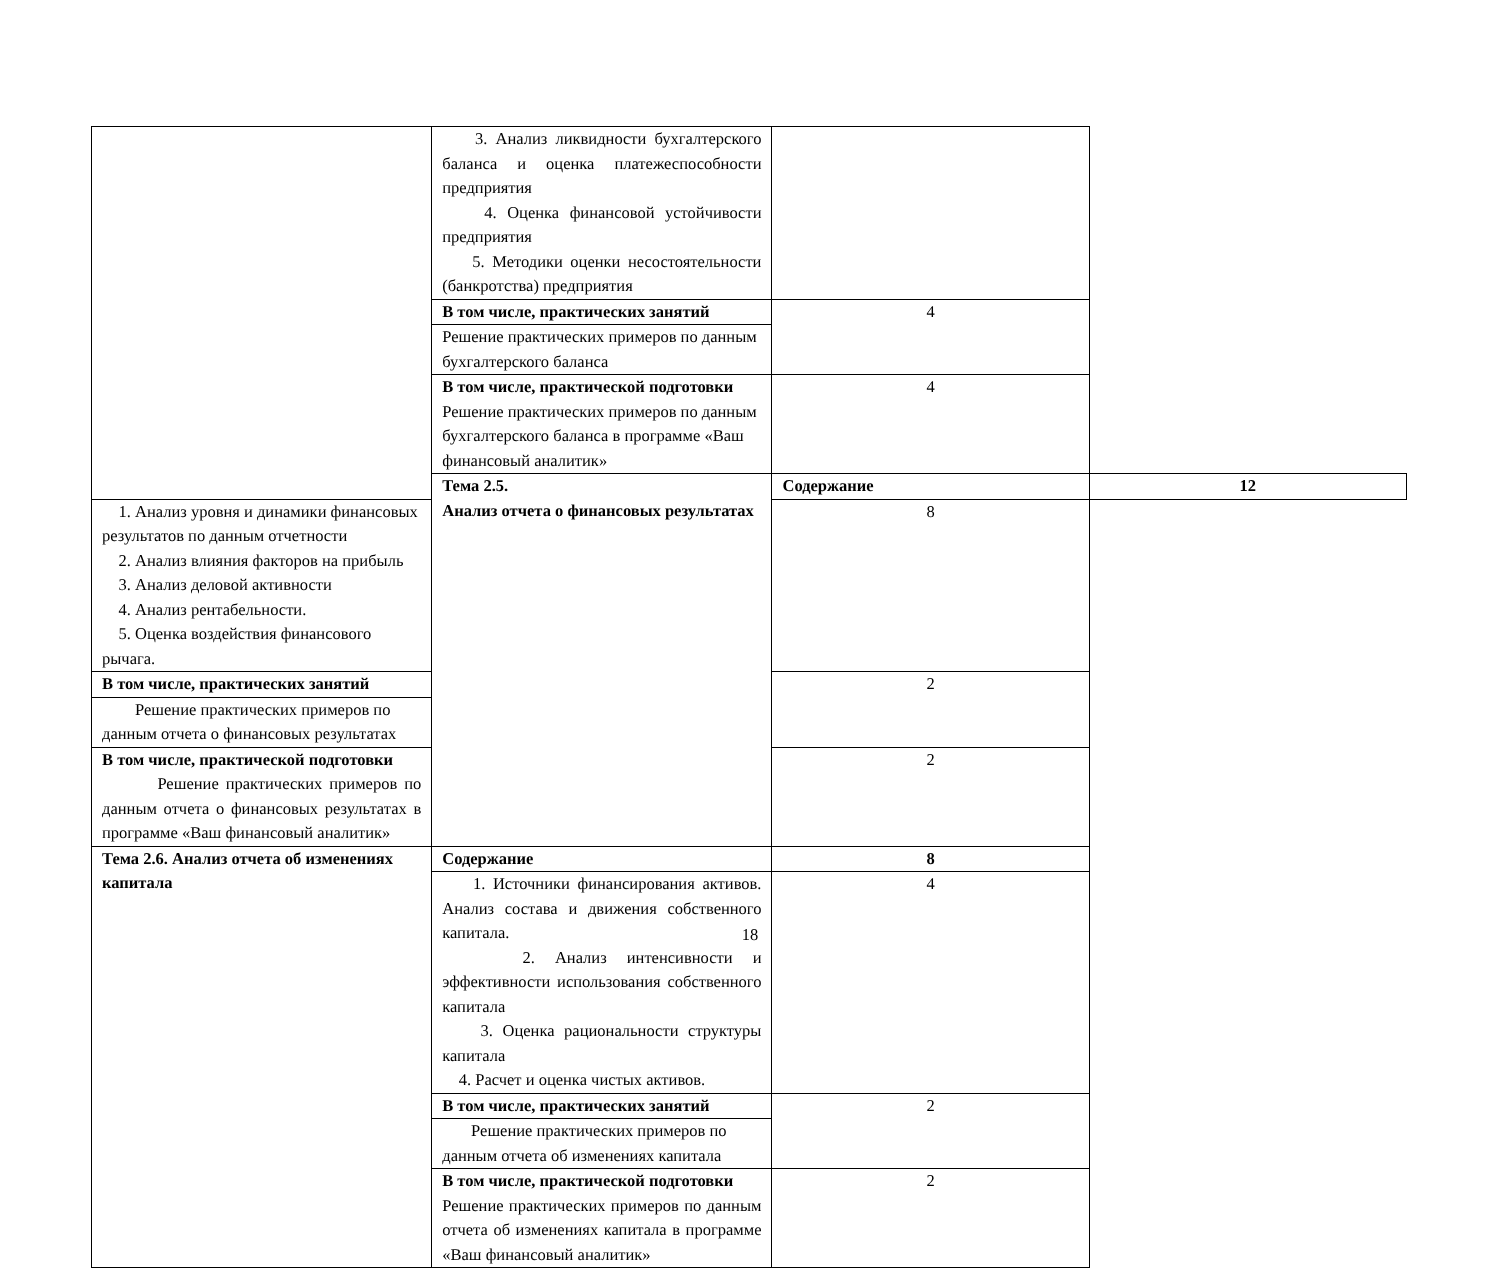| | 3. Анализ ликвидности бухгалтерского баланса и оценка платежеспособности предприятия 4. Оценка финансовой устойчивости предприятия 5. Методики оценки несостоятельности (банкротства) предприятия | | |
| | В том числе, практических занятий | 4 | |
| | Решение практических примеров по данным бухгалтерского баланса | | |
| | В том числе, практической подготовки Решение практических примеров по данным бухгалтерского баланса в программе «Ваш финансовый аналитик» | 4 | |
| | Тема 2.5. Анализ отчета о финансовых результатах | Содержание | 12 |
| 1. Анализ уровня и динамики финансовых результатов по данным отчетности 2. Анализ влияния факторов на прибыль 3. Анализ деловой активности 4. Анализ рентабельности. 5. Оценка воздействия финансового рычага. | | 8 | |
| В том числе, практических занятий | | 2 | |
| Решение практических примеров по данным отчета о финансовых результатах | | | |
| В том числе, практической подготовки Решение практических примеров по данным отчета о финансовых результатах в программе «Ваш финансовый аналитик» | | 2 | |
| Тема 2.6. Анализ отчета об изменениях капитала | Содержание | 8 | |
| | 1. Источники финансирования активов. Анализ состава и движения собственного капитала. 2. Анализ интенсивности и эффективности использования собственного капитала 3. Оценка рациональности структуры капитала 4. Расчет и оценка чистых активов. | 4 | |
| | В том числе, практических занятий | 2 | |
| | Решение практических примеров по данным отчета об изменениях капитала | | |
| | В том числе, практической подготовки Решение практических примеров по данным отчета об изменениях капитала в программе «Ваш финансовый аналитик» | 2 | |
18